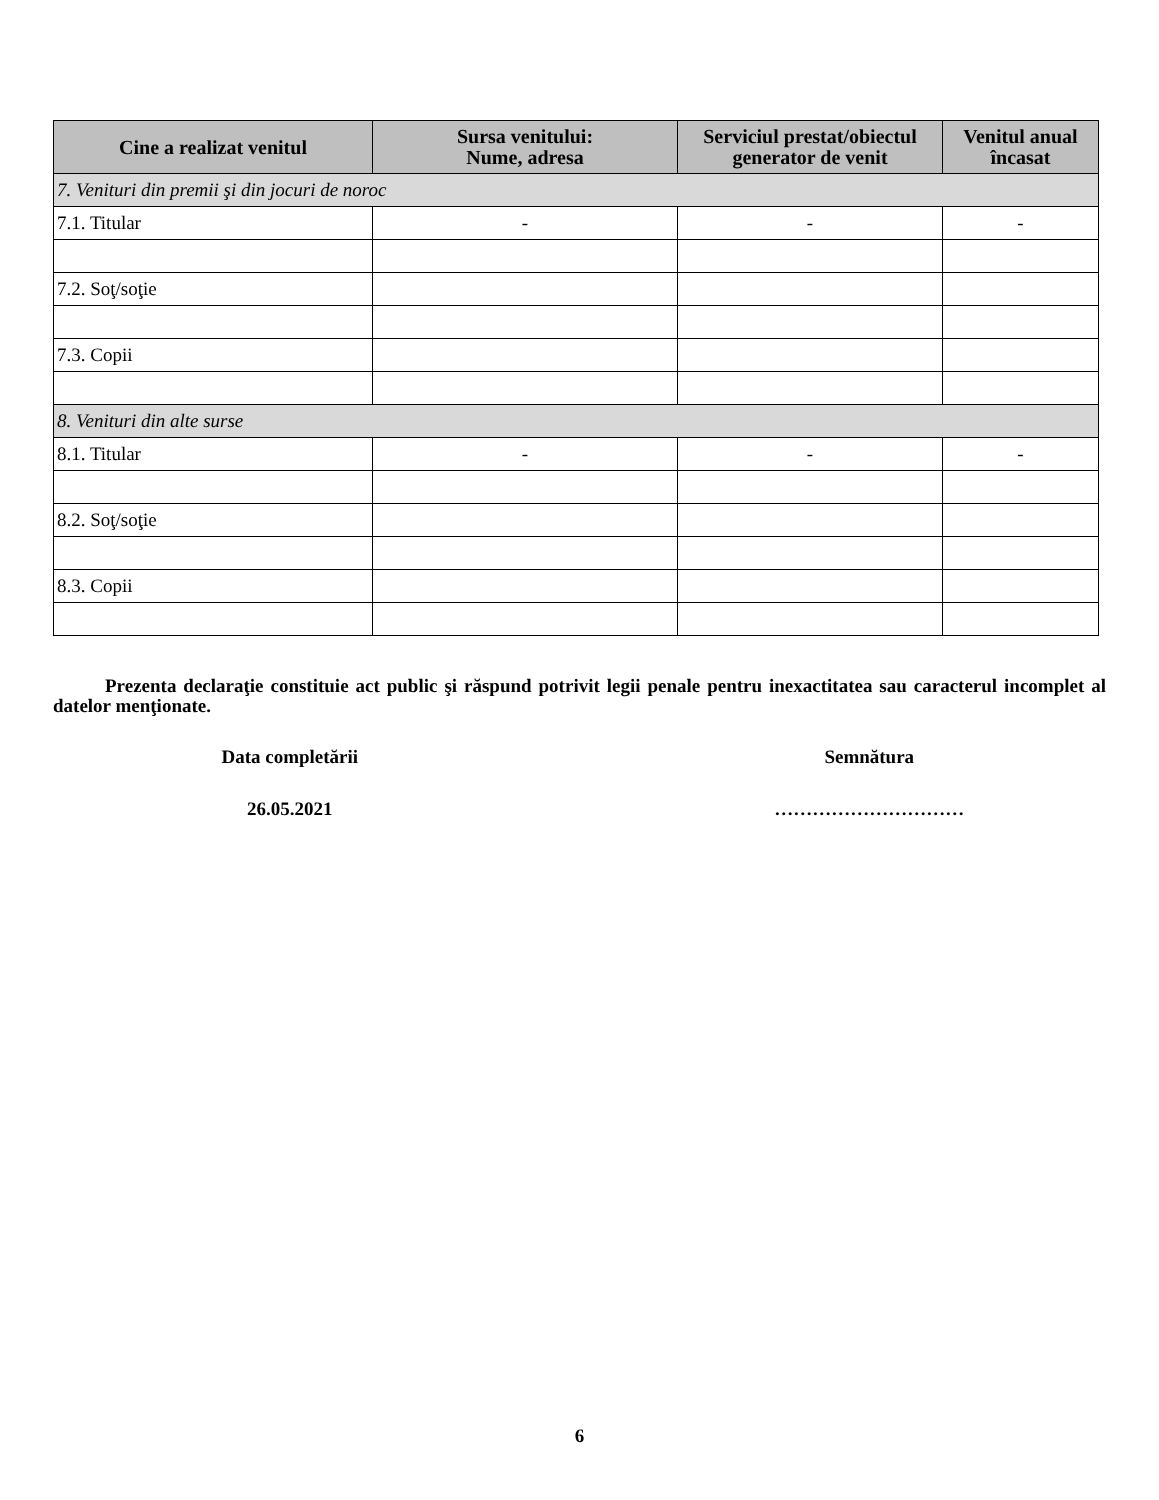| Cine a realizat venitul | Sursa venitului: Nume, adresa | Serviciul prestat/obiectul generator de venit | Venitul anual încasat |
| --- | --- | --- | --- |
| 7. Venituri din premii şi din jocuri de noroc | | | |
| 7.1. Titular | - | - | - |
| 7.2. Soţ/soţie | | | |
| 7.3. Copii | | | |
| 8. Venituri din alte surse | | | |
| 8.1. Titular | - | - | - |
| 8.2. Soţ/soţie | | | |
| 8.3. Copii | | | |
Prezenta declaraţie constituie act public şi răspund potrivit legii penale pentru inexactitatea sau caracterul incomplet al datelor menţionate.
Data completării Semnătura
26.05.2021 …………………………
6